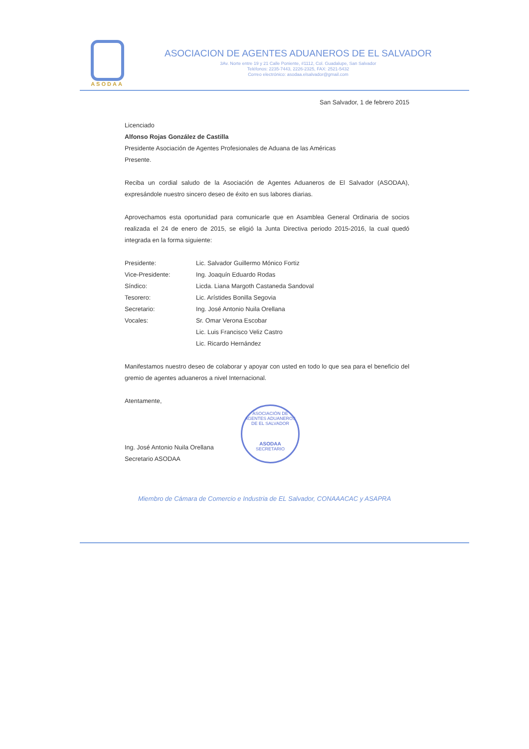ASODAA
ASOCIACION DE AGENTES ADUANEROS DE EL SALVADOR
3Av. Norte entre 19 y 21 Calle Poniente, #1112, Col. Guadalupe, San Salvador
Teléfonos: 2235-7443, 2226-2325, FAX: 2521-5432
Correo electrónico: asodaa.elsalvador@gmail.com
San Salvador, 1 de febrero 2015
Licenciado
Alfonso Rojas González de Castilla
Presidente Asociación de Agentes Profesionales de Aduana de las Américas
Presente.
Reciba un cordial saludo de la Asociación de Agentes Aduaneros de El Salvador (ASODAA), expresándole nuestro sincero deseo de éxito en sus labores diarias.
Aprovechamos esta oportunidad para comunicarle que en Asamblea General Ordinaria de socios realizada el 24 de enero de 2015, se eligió la Junta Directiva periodo 2015-2016, la cual quedó integrada en la forma siguiente:
| Presidente: | Lic. Salvador Guillermo Mónico Fortiz |
| Vice-Presidente: | Ing. Joaquín Eduardo Rodas |
| Síndico: | Licda. Liana Margoth Castaneda Sandoval |
| Tesorero: | Lic. Arístides Bonilla Segovia |
| Secretario: | Ing. José Antonio Nuila Orellana |
| Vocales: | Sr. Omar Verona Escobar |
| | Lic. Luis Francisco Veliz Castro |
| | Lic. Ricardo Hernández |
Manifestamos nuestro deseo de colaborar y apoyar con usted en todo lo que sea para el beneficio del gremio de agentes aduaneros a nivel Internacional.
Atentamente,
Ing. José Antonio Nuila Orellana
Secretario ASODAA
ASOCIACIÓN DE AGENTES ADUANEROS DE EL SALVADOR
ASODAA
SECRETARIO
Miembro de Cámara de Comercio e Industria de EL Salvador, CONAAACAC y ASAPRA